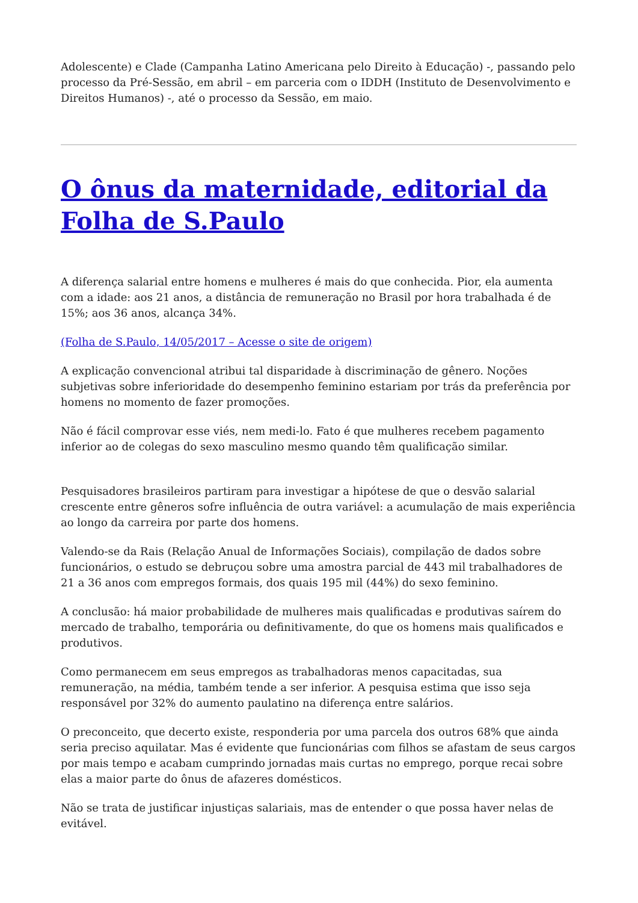Adolescente) e Clade (Campanha Latino Americana pelo Direito à Educação) -, passando pelo processo da Pré-Sessão, em abril – em parceria com o IDDH (Instituto de Desenvolvimento e Direitos Humanos) -, até o processo da Sessão, em maio.
O ônus da maternidade, editorial da Folha de S.Paulo
A diferença salarial entre homens e mulheres é mais do que conhecida. Pior, ela aumenta com a idade: aos 21 anos, a distância de remuneração no Brasil por hora trabalhada é de 15%; aos 36 anos, alcança 34%.
(Folha de S.Paulo, 14/05/2017 – Acesse o site de origem)
A explicação convencional atribui tal disparidade à discriminação de gênero. Noções subjetivas sobre inferioridade do desempenho feminino estariam por trás da preferência por homens no momento de fazer promoções.
Não é fácil comprovar esse viés, nem medi-lo. Fato é que mulheres recebem pagamento inferior ao de colegas do sexo masculino mesmo quando têm qualificação similar.
Pesquisadores brasileiros partiram para investigar a hipótese de que o desvão salarial crescente entre gêneros sofre influência de outra variável: a acumulação de mais experiência ao longo da carreira por parte dos homens.
Valendo-se da Rais (Relação Anual de Informações Sociais), compilação de dados sobre funcionários, o estudo se debruçou sobre uma amostra parcial de 443 mil trabalhadores de 21 a 36 anos com empregos formais, dos quais 195 mil (44%) do sexo feminino.
A conclusão: há maior probabilidade de mulheres mais qualificadas e produtivas saírem do mercado de trabalho, temporária ou definitivamente, do que os homens mais qualificados e produtivos.
Como permanecem em seus empregos as trabalhadoras menos capacitadas, sua remuneração, na média, também tende a ser inferior. A pesquisa estima que isso seja responsável por 32% do aumento paulatino na diferença entre salários.
O preconceito, que decerto existe, responderia por uma parcela dos outros 68% que ainda seria preciso aquilatar. Mas é evidente que funcionárias com filhos se afastam de seus cargos por mais tempo e acabam cumprindo jornadas mais curtas no emprego, porque recai sobre elas a maior parte do ônus de afazeres domésticos.
Não se trata de justificar injustiças salariais, mas de entender o que possa haver nelas de evitável.